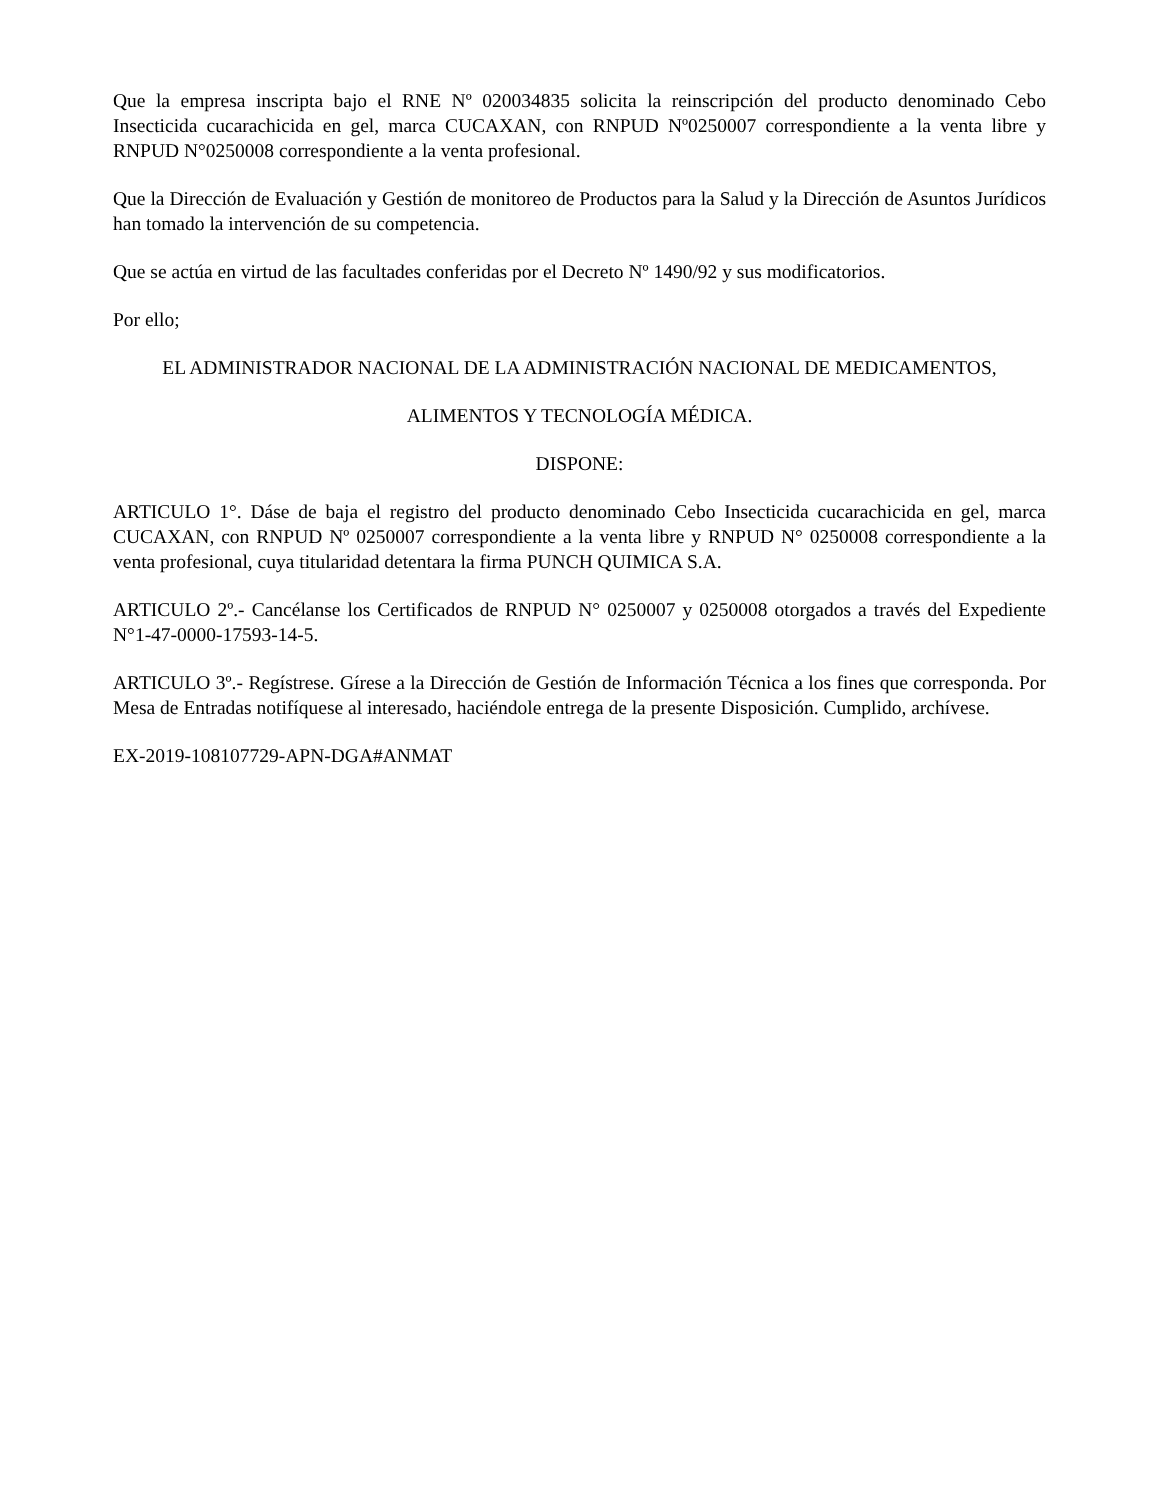Que la empresa inscripta bajo el RNE Nº 020034835 solicita la reinscripción del producto denominado Cebo Insecticida cucarachicida en gel, marca CUCAXAN, con RNPUD Nº0250007 correspondiente a la venta libre y RNPUD N°0250008 correspondiente a la venta profesional.
Que la Dirección de Evaluación y Gestión de monitoreo de Productos para la Salud y la Dirección de Asuntos Jurídicos han tomado la intervención de su competencia.
Que se actúa en virtud de las facultades conferidas por el Decreto Nº 1490/92 y sus modificatorios.
Por ello;
EL ADMINISTRADOR NACIONAL DE LA ADMINISTRACIÓN NACIONAL DE MEDICAMENTOS,
ALIMENTOS Y TECNOLOGÍA MÉDICA.
DISPONE:
ARTICULO 1°. Dáse de baja el registro del producto denominado Cebo Insecticida cucarachicida en gel, marca CUCAXAN, con RNPUD Nº 0250007 correspondiente a la venta libre y RNPUD N° 0250008 correspondiente a la venta profesional, cuya titularidad detentara la firma PUNCH QUIMICA S.A.
ARTICULO 2º.- Cancélanse los Certificados de RNPUD N° 0250007 y 0250008 otorgados a través del Expediente N°1-47-0000-17593-14-5.
ARTICULO 3º.- Regístrese. Gírese a la Dirección de Gestión de Información Técnica a los fines que corresponda. Por Mesa de Entradas notifíquese al interesado, haciéndole entrega de la presente Disposición. Cumplido, archívese.
EX-2019-108107729-APN-DGA#ANMAT